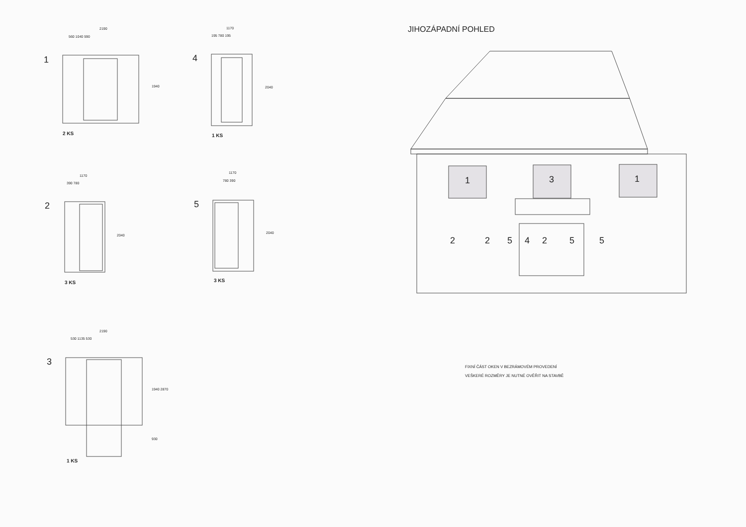1
2190
560 1040 590
1940
2 KS
4
1170
195 780 195
2040
1 KS
2
1170
390 780
2040
3 KS
5
1170
780 390
2040
3 KS
3
2190
530 1135 530
1940 2870
930
1 KS
JIHOZÁPADNÍ POHLED
1 3 1
2 2 5 4 2 5 5
FIXNÍ ČÁST OKEN V BEZRÁMOVÉM PROVEDENÍ
VEŠKERÉ ROZMĚRY JE NUTNÉ OVĚŘIT NA STAVBĚ